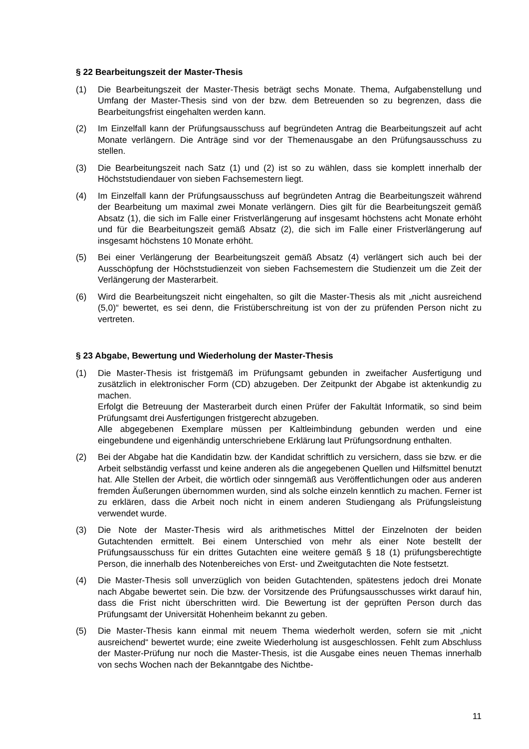§ 22 Bearbeitungszeit der Master-Thesis
(1) Die Bearbeitungszeit der Master-Thesis beträgt sechs Monate. Thema, Aufgabenstellung und Umfang der Master-Thesis sind von der bzw. dem Betreuenden so zu begrenzen, dass die Bearbeitungsfrist eingehalten werden kann.
(2) Im Einzelfall kann der Prüfungsausschuss auf begründeten Antrag die Bearbeitungszeit auf acht Monate verlängern. Die Anträge sind vor der Themenausgabe an den Prüfungsausschuss zu stellen.
(3) Die Bearbeitungszeit nach Satz (1) und (2) ist so zu wählen, dass sie komplett innerhalb der Höchststudiendauer von sieben Fachsemestern liegt.
(4) Im Einzelfall kann der Prüfungsausschuss auf begründeten Antrag die Bearbeitungszeit während der Bearbeitung um maximal zwei Monate verlängern. Dies gilt für die Bearbeitungszeit gemäß Absatz (1), die sich im Falle einer Fristverlängerung auf insgesamt höchstens acht Monate erhöht und für die Bearbeitungszeit gemäß Absatz (2), die sich im Falle einer Fristverlängerung auf insgesamt höchstens 10 Monate erhöht.
(5) Bei einer Verlängerung der Bearbeitungszeit gemäß Absatz (4) verlängert sich auch bei der Ausschöpfung der Höchststudienzeit von sieben Fachsemestern die Studienzeit um die Zeit der Verlängerung der Masterarbeit.
(6) Wird die Bearbeitungszeit nicht eingehalten, so gilt die Master-Thesis als mit „nicht ausreichend (5,0)“ bewertet, es sei denn, die Fristüberschreitung ist von der zu prüfenden Person nicht zu vertreten.
§ 23 Abgabe, Bewertung und Wiederholung der Master-Thesis
(1) Die Master-Thesis ist fristgemäß im Prüfungsamt gebunden in zweifacher Ausfertigung und zusätzlich in elektronischer Form (CD) abzugeben. Der Zeitpunkt der Abgabe ist aktenkundig zu machen.
Erfolgt die Betreuung der Masterarbeit durch einen Prüfer der Fakultät Informatik, so sind beim Prüfungsamt drei Ausfertigungen fristgerecht abzugeben.
Alle abgegebenen Exemplare müssen per Kaltleimbindung gebunden werden und eine eingebundene und eigenhändig unterschriebene Erklärung laut Prüfungsordnung enthalten.
(2) Bei der Abgabe hat die Kandidatin bzw. der Kandidat schriftlich zu versichern, dass sie bzw. er die Arbeit selbständig verfasst und keine anderen als die angegebenen Quellen und Hilfsmittel benutzt hat. Alle Stellen der Arbeit, die wörtlich oder sinngemäß aus Veröffentlichungen oder aus anderen fremden Äußerungen übernommen wurden, sind als solche einzeln kenntlich zu machen. Ferner ist zu erklären, dass die Arbeit noch nicht in einem anderen Studiengang als Prüfungsleistung verwendet wurde.
(3) Die Note der Master-Thesis wird als arithmetisches Mittel der Einzelnoten der beiden Gutachtenden ermittelt. Bei einem Unterschied von mehr als einer Note bestellt der Prüfungsausschuss für ein drittes Gutachten eine weitere gemäß § 18 (1) prüfungsberechtigte Person, die innerhalb des Notenbereiches von Erst- und Zweitgutachten die Note festsetzt.
(4) Die Master-Thesis soll unverzüglich von beiden Gutachtenden, spätestens jedoch drei Monate nach Abgabe bewertet sein. Die bzw. der Vorsitzende des Prüfungsausschusses wirkt darauf hin, dass die Frist nicht überschritten wird. Die Bewertung ist der geprüften Person durch das Prüfungsamt der Universität Hohenheim bekannt zu geben.
(5) Die Master-Thesis kann einmal mit neuem Thema wiederholt werden, sofern sie mit „nicht ausreichend“ bewertet wurde; eine zweite Wiederholung ist ausgeschlossen. Fehlt zum Abschluss der Master-Prüfung nur noch die Master-Thesis, ist die Ausgabe eines neuen Themas innerhalb von sechs Wochen nach der Bekanntgabe des Nichtbe-
11